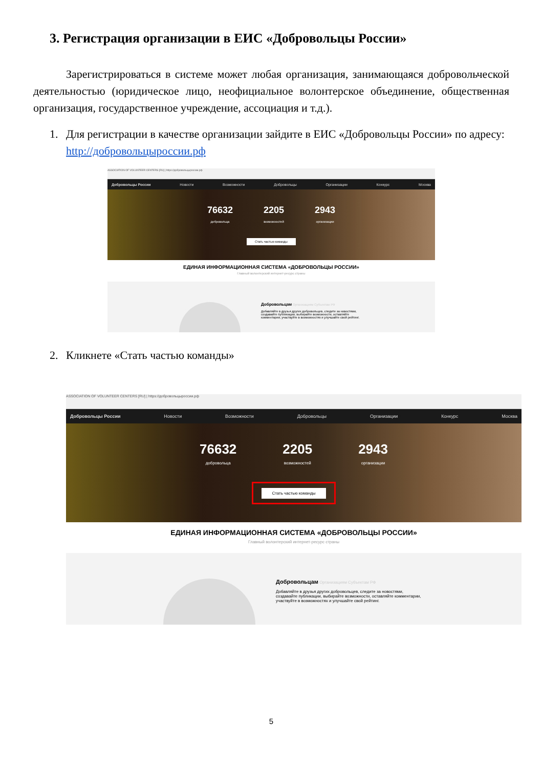3. Регистрация организации в ЕИС «Добровольцы России»
Зарегистрироваться в системе может любая организация, занимающаяся добровольческой деятельностью (юридическое лицо, неофициальное волонтерское объединение, общественная организация, государственное учреждение, ассоциация и т.д.).
1. Для регистрации в качестве организации зайдите в ЕИС «Добровольцы России» по адресу: http://добровольцыроссии.рф
ASSOCIATION OF VOLUNTEER CENTERS [RU] | https://добровольцыроссии.рф
Добровольцы России Новости Возможности Добровольцы Организации Конкурс Москва
76632
добровольца
2205
возможностей
2943
организации
Стать частью команды
ЕДИНАЯ ИНФОРМАЦИОННАЯ СИСТЕМА «ДОБРОВОЛЬЦЫ РОССИИ»
Главный волонтерский интернет-ресурс страны
Добровольцам Организациям Субъектам РФ
Добавляйте в друзья других добровольцев, следите за новостями, создавайте публикации, выбирайте возможности, оставляйте комментарии, участвуйте в возможностях и улучшайте свой рейтинг.
2. Кликнете «Стать частью команды»
ASSOCIATION OF VOLUNTEER CENTERS [RU] | https://добровольцыроссии.рф
Добровольцы России Новости Возможности Добровольцы Организации Конкурс Москва
76632
добровольца
2205
возможностей
2943
организации
Стать частью команды
ЕДИНАЯ ИНФОРМАЦИОННАЯ СИСТЕМА «ДОБРОВОЛЬЦЫ РОССИИ»
Главный волонтерский интернет-ресурс страны
Добровольцам Организациям Субъектам РФ
Добавляйте в друзья других добровольцев, следите за новостями, создавайте публикации, выбирайте возможности, оставляйте комментарии, участвуйте в возможностях и улучшайте свой рейтинг.
5